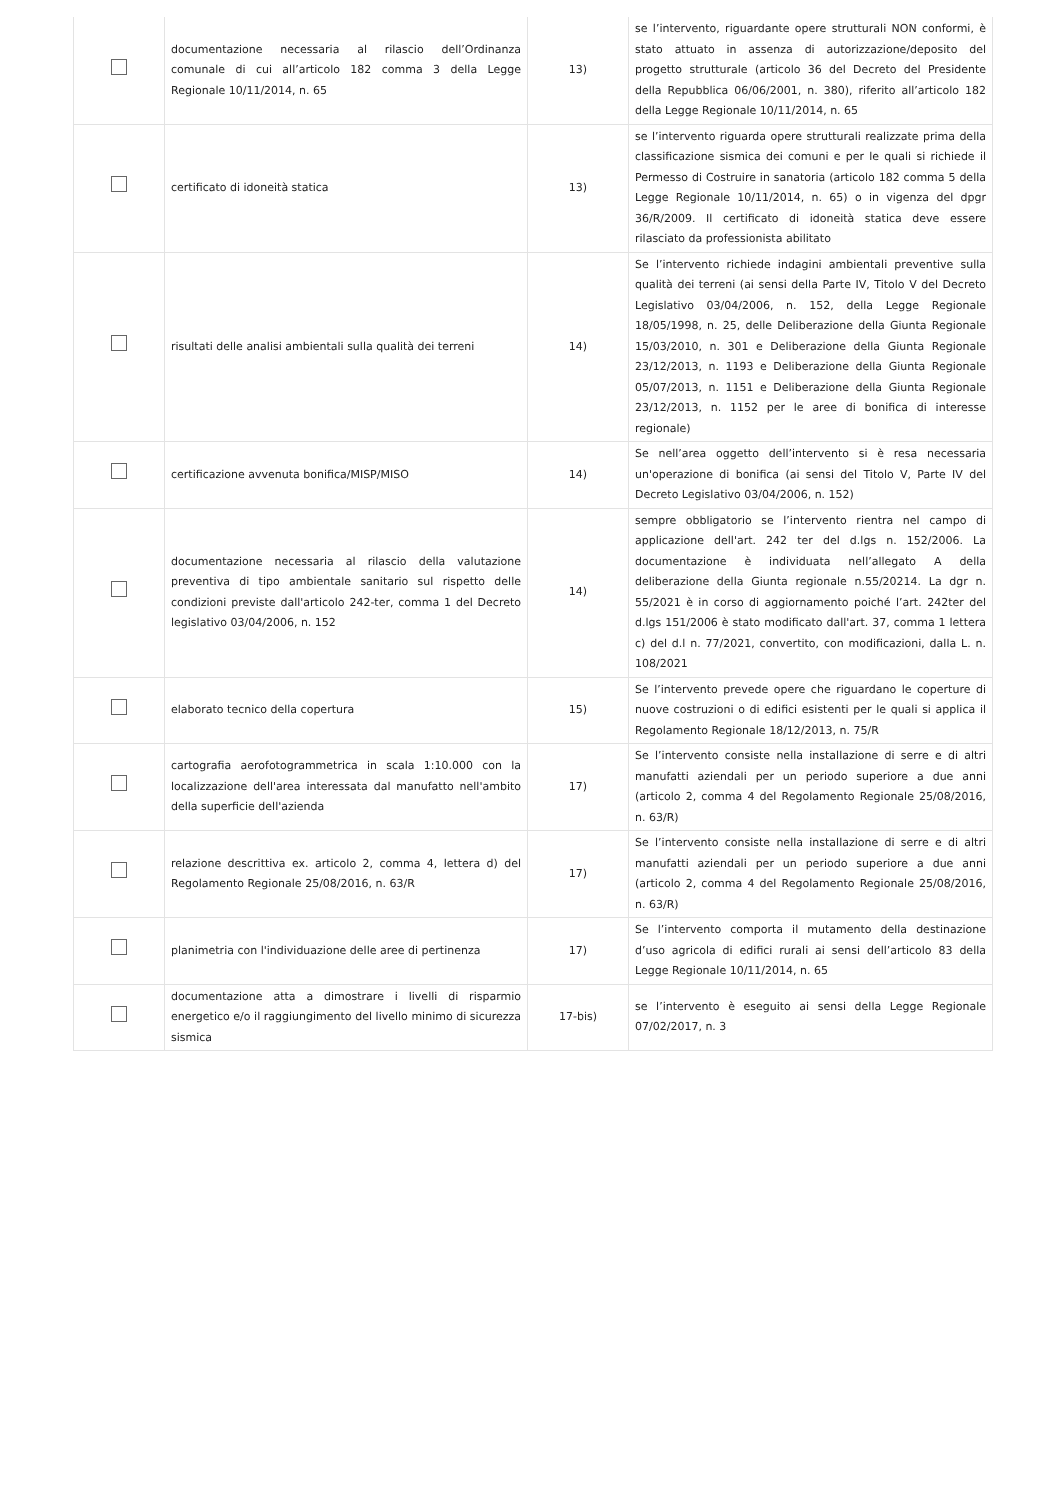| | documentazione necessaria al rilascio dell’Ordinanza comunale di cui all’articolo 182 comma 3 della Legge Regionale 10/11/2014, n. 65 | 13) | se l’intervento, riguardante opere strutturali NON conformi, è stato attuato in assenza di autorizzazione/deposito del progetto strutturale (articolo 36 del Decreto del Presidente della Repubblica 06/06/2001, n. 380), riferito all’articolo 182 della Legge Regionale 10/11/2014, n. 65 |
| | certificato di idoneità statica | 13) | se l’intervento riguarda opere strutturali realizzate prima della classificazione sismica dei comuni e per le quali si richiede il Permesso di Costruire in sanatoria (articolo 182 comma 5 della Legge Regionale 10/11/2014, n. 65) o in vigenza del dpgr 36/R/2009. Il certificato di idoneità statica deve essere rilasciato da professionista abilitato |
| | risultati delle analisi ambientali sulla qualità dei terreni | 14) | Se l’intervento richiede indagini ambientali preventive sulla qualità dei terreni (ai sensi della Parte IV, Titolo V del Decreto Legislativo 03/04/2006, n. 152, della Legge Regionale 18/05/1998, n. 25, delle Deliberazione della Giunta Regionale 15/03/2010, n. 301 e Deliberazione della Giunta Regionale 23/12/2013, n. 1193 e Deliberazione della Giunta Regionale 05/07/2013, n. 1151 e Deliberazione della Giunta Regionale 23/12/2013, n. 1152 per le aree di bonifica di interesse regionale) |
| | certificazione avvenuta bonifica/MISP/MISO | 14) | Se nell’area oggetto dell’intervento si è resa necessaria un'operazione di bonifica (ai sensi del Titolo V, Parte IV del Decreto Legislativo 03/04/2006, n. 152) |
| | documentazione necessaria al rilascio della valutazione preventiva di tipo ambientale sanitario sul rispetto delle condizioni previste dall'articolo 242-ter, comma 1 del Decreto legislativo 03/04/2006, n. 152 | 14) | sempre obbligatorio se l’intervento rientra nel campo di applicazione dell'art. 242 ter del d.lgs n. 152/2006. La documentazione è individuata nell’allegato A della deliberazione della Giunta regionale n.55/20214. La dgr n. 55/2021 è in corso di aggiornamento poiché l’art. 242ter del d.lgs 151/2006 è stato modificato dall'art. 37, comma 1 lettera c) del d.l n. 77/2021, convertito, con modificazioni, dalla L. n. 108/2021 |
| | elaborato tecnico della copertura | 15) | Se l’intervento prevede opere che riguardano le coperture di nuove costruzioni o di edifici esistenti per le quali si applica il Regolamento Regionale 18/12/2013, n. 75/R |
| | cartografia aerofotogrammetrica in scala 1:10.000 con la localizzazione dell'area interessata dal manufatto nell'ambito della superficie dell'azienda | 17) | Se l’intervento consiste nella installazione di serre e di altri manufatti aziendali per un periodo superiore a due anni (articolo 2, comma 4 del Regolamento Regionale 25/08/2016, n. 63/R) |
| | relazione descrittiva ex. articolo 2, comma 4, lettera d) del Regolamento Regionale 25/08/2016, n. 63/R | 17) | Se l’intervento consiste nella installazione di serre e di altri manufatti aziendali per un periodo superiore a due anni (articolo 2, comma 4 del Regolamento Regionale 25/08/2016, n. 63/R) |
| | planimetria con l'individuazione delle aree di pertinenza | 17) | Se l’intervento comporta il mutamento della destinazione d’uso agricola di edifici rurali ai sensi dell’articolo 83 della Legge Regionale 10/11/2014, n. 65 |
| | documentazione atta a dimostrare i livelli di risparmio energetico e/o il raggiungimento del livello minimo di sicurezza sismica | 17-bis) | se l’intervento è eseguito ai sensi della Legge Regionale 07/02/2017, n. 3 |